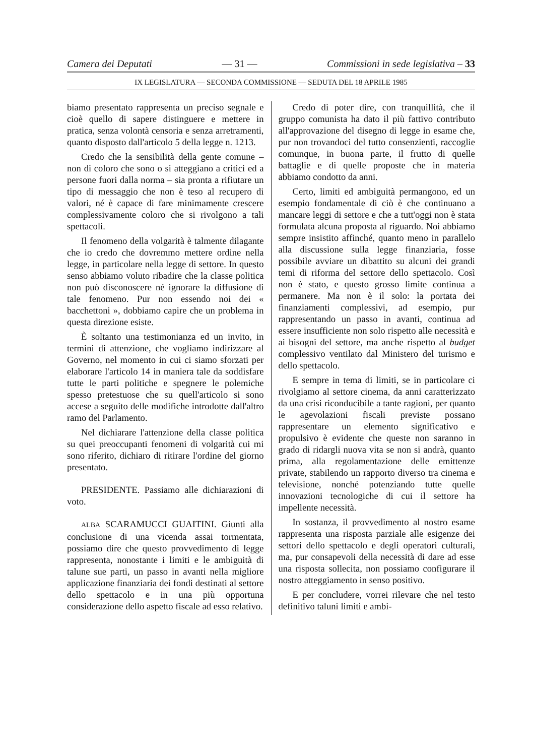Camera dei Deputati — 31 — Commissioni in sede legislativa – 33
IX LEGISLATURA — SECONDA COMMISSIONE — SEDUTA DEL 18 APRILE 1985
biamo presentato rappresenta un preciso segnale e cioè quello di sapere distinguere e mettere in pratica, senza volontà censoria e senza arretramenti, quanto disposto dall'articolo 5 della legge n. 1213.
Credo che la sensibilità della gente comune – non di coloro che sono o si atteggiano a critici ed a persone fuori dalla norma – sia pronta a rifiutare un tipo di messaggio che non è teso al recupero di valori, né è capace di fare minimamente crescere complessivamente coloro che si rivolgono a tali spettacoli.
Il fenomeno della volgarità è talmente dilagante che io credo che dovremmo mettere ordine nella legge, in particolare nella legge di settore. In questo senso abbiamo voluto ribadire che la classe politica non può disconoscere né ignorare la diffusione di tale fenomeno. Pur non essendo noi dei « bacchettoni », dobbiamo capire che un problema in questa direzione esiste.
È soltanto una testimonianza ed un invito, in termini di attenzione, che vogliamo indirizzare al Governo, nel momento in cui ci siamo sforzati per elaborare l'articolo 14 in maniera tale da soddisfare tutte le parti politiche e spegnere le polemiche spesso pretestuose che su quell'articolo si sono accese a seguito delle modifiche introdotte dall'altro ramo del Parlamento.
Nel dichiarare l'attenzione della classe politica su quei preoccupanti fenomeni di volgarità cui mi sono riferito, dichiaro di ritirare l'ordine del giorno presentato.
PRESIDENTE. Passiamo alle dichiarazioni di voto.
ALBA SCARAMUCCI GUAITINI. Giunti alla conclusione di una vicenda assai tormentata, possiamo dire che questo provvedimento di legge rappresenta, nonostante i limiti e le ambiguità di talune sue parti, un passo in avanti nella migliore applicazione finanziaria dei fondi destinati al settore dello spettacolo e in una più opportuna considerazione dello aspetto fiscale ad esso relativo.
Credo di poter dire, con tranquillità, che il gruppo comunista ha dato il più fattivo contributo all'approvazione del disegno di legge in esame che, pur non trovandoci del tutto consenzienti, raccoglie comunque, in buona parte, il frutto di quelle battaglie e di quelle proposte che in materia abbiamo condotto da anni.
Certo, limiti ed ambiguità permangono, ed un esempio fondamentale di ciò è che continuano a mancare leggi di settore e che a tutt'oggi non è stata formulata alcuna proposta al riguardo. Noi abbiamo sempre insistito affinché, quanto meno in parallelo alla discussione sulla legge finanziaria, fosse possibile avviare un dibattito su alcuni dei grandi temi di riforma del settore dello spettacolo. Così non è stato, e questo grosso limite continua a permanere. Ma non è il solo: la portata dei finanziamenti complessivi, ad esempio, pur rappresentando un passo in avanti, continua ad essere insufficiente non solo rispetto alle necessità e ai bisogni del settore, ma anche rispetto al budget complessivo ventilato dal Ministero del turismo e dello spettacolo.
E sempre in tema di limiti, se in particolare ci rivolgiamo al settore cinema, da anni caratterizzato da una crisi riconducibile a tante ragioni, per quanto le agevolazioni fiscali previste possano rappresentare un elemento significativo e propulsivo è evidente che queste non saranno in grado di ridargli nuova vita se non si andrà, quanto prima, alla regolamentazione delle emittenze private, stabilendo un rapporto diverso tra cinema e televisione, nonché potenziando tutte quelle innovazioni tecnologiche di cui il settore ha impellente necessità.
In sostanza, il provvedimento al nostro esame rappresenta una risposta parziale alle esigenze dei settori dello spettacolo e degli operatori culturali, ma, pur consapevoli della necessità di dare ad esse una risposta sollecita, non possiamo configurare il nostro atteggiamento in senso positivo.
E per concludere, vorrei rilevare che nel testo definitivo taluni limiti e ambi-